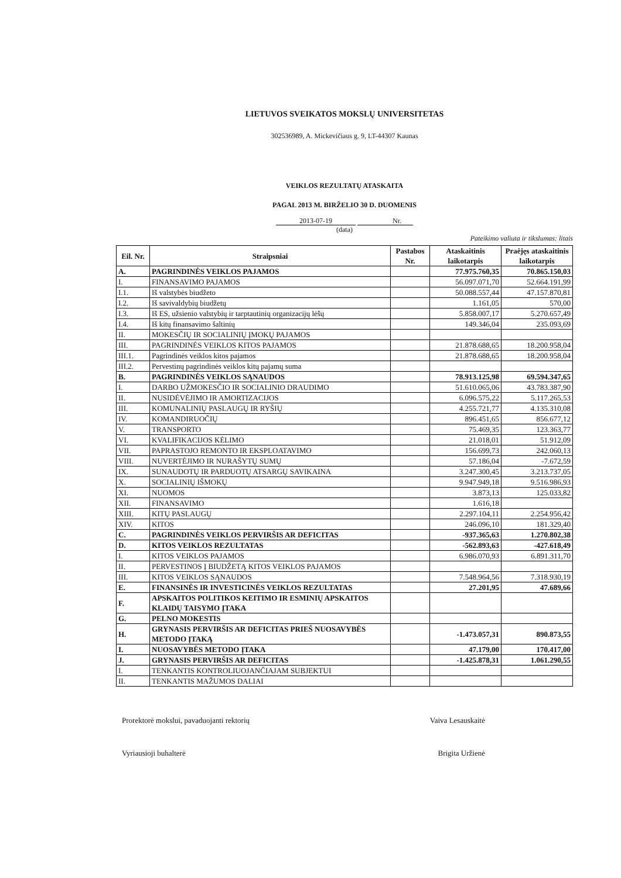LIETUVOS SVEIKATOS MOKSLŲ UNIVERSITETAS
302536989, A. Mickevičiaus g. 9, LT-44307 Kaunas
VEIKLOS REZULTATŲ ATASKAITA
PAGAL 2013 M. BIRŽELIO 30 D. DUOMENIS
2013-07-19 Nr.
(data)
Pateikimo valiuta ir tikslumas: litais
| Eil. Nr. | Straipsniai | Pastabos Nr. | Ataskaitinis laikotarpis | Praėjęs ataskaitinis laikotarpis |
| --- | --- | --- | --- | --- |
| A. | PAGRINDINĖS VEIKLOS PAJAMOS | | 77.975.760,35 | 70.865.150,03 |
| I. | FINANSAVIMO PAJAMOS | | 56.097.071,70 | 52.664.191,99 |
| I.1. | Iš valstybės biudžeto | | 50.088.557,44 | 47.157.870,81 |
| I.2. | Iš savivaldybių biudžetų | | 1.161,05 | 570,00 |
| I.3. | Iš ES, užsienio valstybių ir tarptautinių organizacijų lėšų | | 5.858.007,17 | 5.270.657,49 |
| I.4. | Iš kitų finansavimo šaltinių | | 149.346,04 | 235.093,69 |
| II. | MOKESČIŲ IR SOCIALINIŲ ĮMOKŲ PAJAMOS | | | |
| III. | PAGRINDINĖS VEIKLOS KITOS PAJAMOS | | 21.878.688,65 | 18.200.958,04 |
| III.1. | Pagrindinės veiklos kitos pajamos | | 21.878.688,65 | 18.200.958,04 |
| III.2. | Pervestinų pagrindinės veiklos kitų pajamų suma | | | |
| B. | PAGRINDINĖS VEIKLOS SĄNAUDOS | | 78.913.125,98 | 69.594.347,65 |
| I. | DARBO UŽMOKESČIO IR SOCIALINIO DRAUDIMO | | 51.610.065,06 | 43.783.387,90 |
| II. | NUSIDĖVĖJIMO IR AMORTIZACIJOS | | 6.096.575,22 | 5.117.265,53 |
| III. | KOMUNALINIŲ PASLAUGŲ IR RYŠIŲ | | 4.255.721,77 | 4.135.310,08 |
| IV. | KOMANDIRUOČIŲ | | 896.451,65 | 856.677,12 |
| V. | TRANSPORTO | | 75.469,35 | 123.363,77 |
| VI. | KVALIFIKACIJOS KĖLIMO | | 21.018,01 | 51.912,09 |
| VII. | PAPRASTOJO REMONTO IR EKSPLOATAVIMO | | 156.699,73 | 242.060,13 |
| VIII. | NUVERTĖJIMO IR NURAŠYTŲ SUMŲ | | 57.186,04 | -7.672,59 |
| IX. | SUNAUDOTŲ IR PARDUOTŲ ATSARGŲ SAVIKAINA | | 3.247.300,45 | 3.213.737,05 |
| X. | SOCIALINIŲ IŠMOKŲ | | 9.947.949,18 | 9.516.986,93 |
| XI. | NUOMOS | | 3.873,13 | 125.033,82 |
| XII. | FINANSAVIMO | | 1.616,18 | |
| XIII. | KITŲ PASLAUGŲ | | 2.297.104,11 | 2.254.956,42 |
| XIV. | KITOS | | 246.096,10 | 181.329,40 |
| C. | PAGRINDINĖS VEIKLOS PERVIRŠIS AR DEFICITAS | | -937.365,63 | 1.270.802,38 |
| D. | KITOS VEIKLOS REZULTATAS | | -562.893,63 | -427.618,49 |
| I. | KITOS VEIKLOS PAJAMOS | | 6.986.070,93 | 6.891.311,70 |
| II. | PERVESTINOS Į BIUDŽETĄ KITOS VEIKLOS PAJAMOS | | | |
| III. | KITOS VEIKLOS SĄNAUDOS | | 7.548.964,56 | 7.318.930,19 |
| E. | FINANSINĖS IR INVESTICINĖS VEIKLOS REZULTATAS | | 27.201,95 | 47.689,66 |
| F. | APSKAITOS POLITIKOS KEITIMO IR ESMINIŲ APSKAITOS KLAIDŲ TAISYMO ĮTAKA | | | |
| G. | PELNO MOKESTIS | | | |
| H. | GRYNASIS PERVIRŠIS AR DEFICITAS PRIEŠ NUOSAVYBĖS METODO ĮTAKĄ | | -1.473.057,31 | 890.873,55 |
| I. | NUOSAVYBĖS METODO ĮTAKA | | 47.179,00 | 170.417,00 |
| J. | GRYNASIS PERVIRŠIS AR DEFICITAS | | -1.425.878,31 | 1.061.290,55 |
| I. | TENKANTIS KONTROLIUOJANČIAJAM SUBJEKTUI | | | |
| II. | TENKANTIS MAŽUMOS DALIAI | | | |
Prorektorė mokslui, pavaduojanti rektorių Vaiva Lesauskaitė
Vyriausioji buhalterė Brigita Uržienė